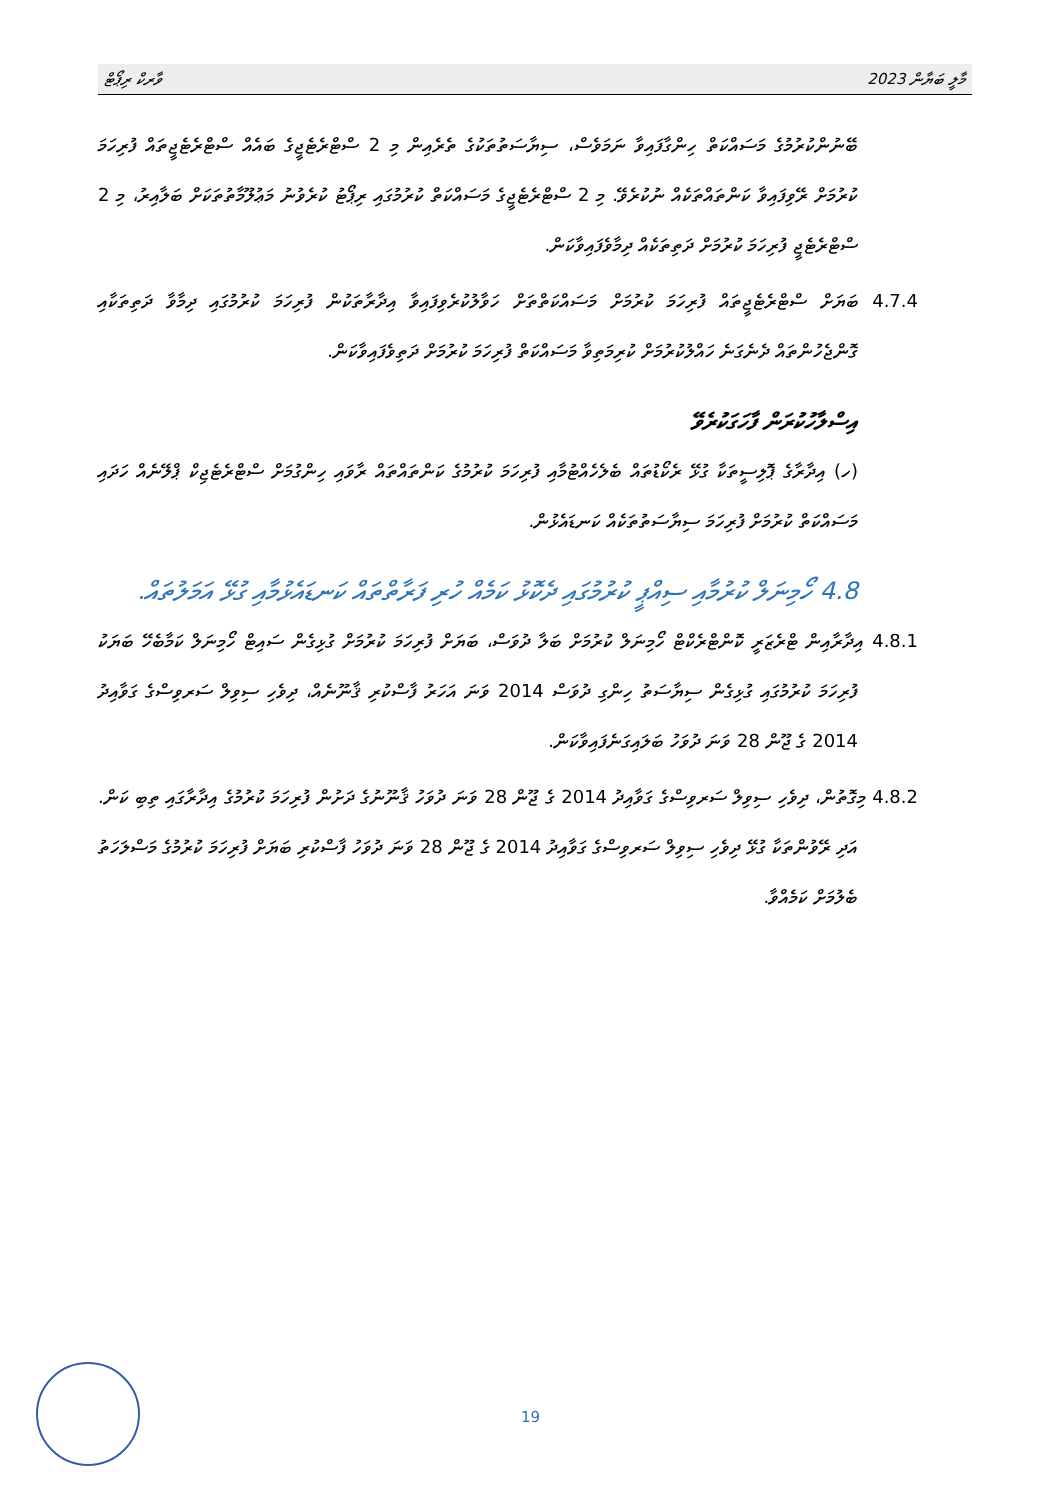މާލީ ބަޔާން 2023 ވާރކް ރިޕޯޓް
ބޭނުންކުރުމުގެ މަސައްކަތް ހިންގާފައިވާ ނަމަވެސް، ސިޔާސަތުތަކުގެ ތެރެއިން މި 2 ސްޓްރެޓެޖީގެ ބައެއް ސްޓްރެޓެޖީތައް ފުރިހަމަ ކުރުމަށް ރޭވިފައިވާ ކަންތައްތަކެއް ނުކުރެވޭ. މި 2 ސްޓްރެޓެޖީގެ މަސައްކަތް ކުރުމުގައި ރިޕޯޓު ކުރެވުނު މަޢުލޫމާތުތަކަށް ބަލާއިރު، މި 2 ސްޓްރެޓެޖީ ފުރިހަމަ ކުރުމަށް ދަތިތަކެއް ދިމާވެފައިވާކަން.
4.7.4 ބަޔަށް ސްޓްރެޓެޖީތައް ފުރިހަމަ ކުރުމަށް މަސައްކަތްތަށް ހަވާލުކުރެވިފައިވާ އިދާރާތަކުން ފުރިހަމަ ކުރުމުގައި ދިމާވާ ދަތިތަކާއި ގޮންޖެހުންތައް ދެނެގަނެ ހައްލުކުރުމަށް ކުރިމަތިވާ މަސައްކަތް ފުރިހަމަ ކުރުމަށް ދަތިވެފައިވާކަން.
އިސްލާހުކުރަން ފާހަގަކުރެވޭ
(ހ) އިދާރާގެ ޕޮލިސީތަކާ ގުޅޭ ރެކޯޑުތައް ބެލެހެއްޓުމާއި ފުރިހަމަ ކުރުމުގެ ކަންތައްތައް ރާވައި ހިންގުމަށް ސްޓްރެޓެޖިކް ޕްލޭނެއް ހަދައި މަސައްކަތް ކުރުމަށް ފުރިހަމަ ސިޔާސަތުތަކެއް ކަނޑައެޅުން.
4.8 ހޯމިނަލް ކުރުމާއި ސިއްޕީ ކުރުމުގައި ދެކޮޅު ކަމެއް ހުރި ފަރާތްތައް ކަނޑައެޅުމާއި ގުޅޭ އަމަލުތައް.
4.8.1 އިދާރާއިން ޓްރެޒަރީ ކޮންޓްރެކްޓް ހޯމިނަލް ކުރުމަށް ބަލާ ދުވަސް، ބަޔަށް ފުރިހަމަ ކުރުމަށް ގުޅިގެން ސައިޓް ހޯމިނަލް ކަމާބެހޭ ބަޔަކު ފުރިހަމަ ކުރުމުގައި ގުޅިގެން ސިޔާސަތު ހިންގި ދުވަސް 2014 ވަނަ އަހަރު ފާސްކުރި ޤާނޫނެއް، ދިވެހި ސިވިލް ސަރވިސްގެ ގަވާއިދު 2014 ގެ ޖޫން 28 ވަނަ ދުވަހު ބަލައިގަނެފައިވާކަން.
4.8.2 މިގޮތުން، ދިވެހި ސިވިލް ސަރވިސްގެ ގަވާއިދު 2014 ގެ ޖޫން 28 ވަނަ ދުވަހު ޤާނޫނުގެ ދަށުން ފުރިހަމަ ކުރުމުގެ އިދާރާގައި ތިބި ކަން. އަދި ރޭވުންތަކާ ގުޅޭ ދިވެހި ސިވިލް ސަރވިސްގެ ގަވާއިދު 2014 ގެ ޖޫން 28 ވަނަ ދުވަހު ފާސްކުރި ބަޔަށް ފުރިހަމަ ކުރުމުގެ މަސްލަހަތު ބެލުމަށް ކަމެއްވާ.
19